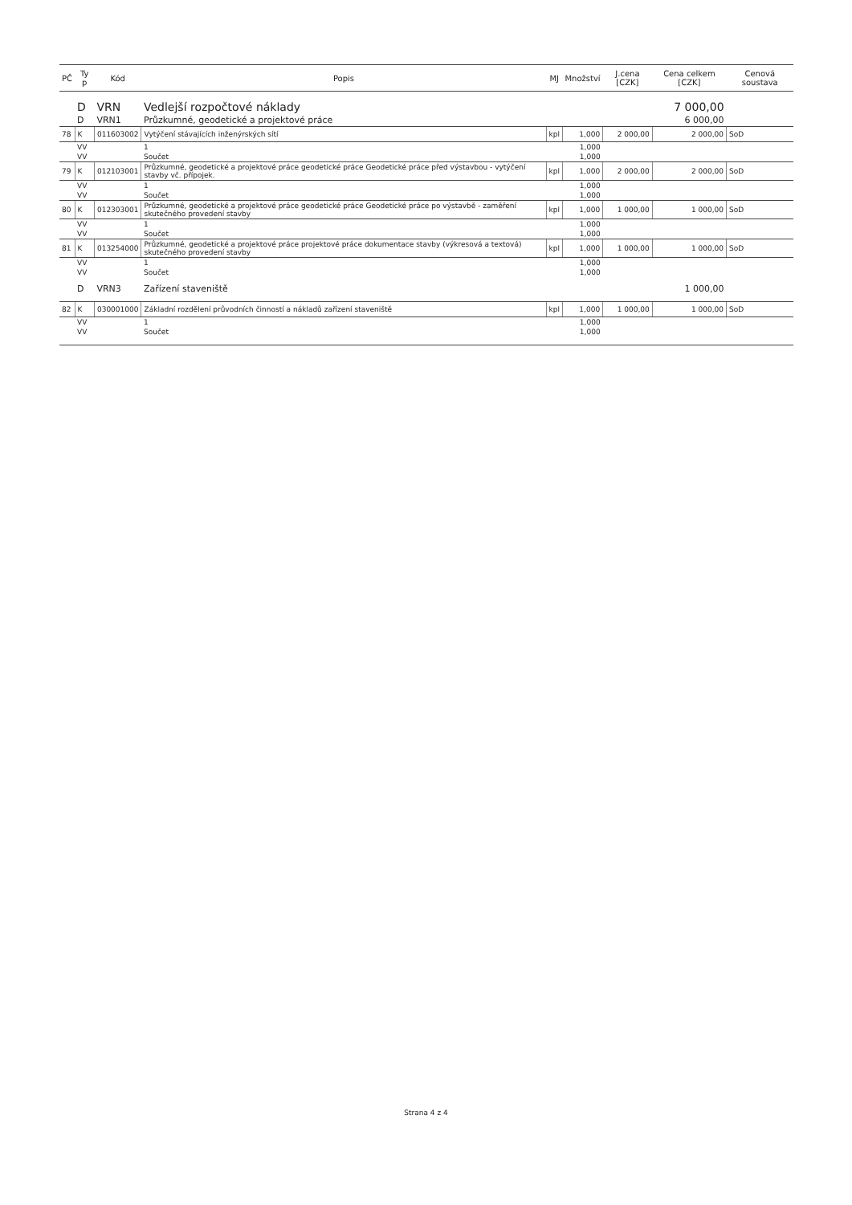| PČ | Ty p | Kód | Popis | MJ | Množství | J.cena [CZK] | Cena celkem [CZK] | Cenová soustava |
| --- | --- | --- | --- | --- | --- | --- | --- | --- |
| | D | VRN | Vedlejší rozpočtové náklady | | | | 7 000,00 | |
| | D | VRN1 | Průzkumné, geodetické a projektové práce | | | | 6 000,00 | |
| 78 | K | 011603002 | Vytýčení stávajících inženýrských sítí | kpl | 1,000 | 2 000,00 | 2 000,00 | SoD |
| | VV | | 1 | | 1,000 | | | |
| | VV | | Součet | | 1,000 | | | |
| 79 | K | 012103001 | Průzkumné, geodetické a projektové práce geodetické práce Geodetické práce před výstavbou - vytýčení stavby vč. přípojek. | kpl | 1,000 | 2 000,00 | 2 000,00 | SoD |
| | VV | | 1 | | 1,000 | | | |
| | VV | | Součet | | 1,000 | | | |
| 80 | K | 012303001 | Průzkumné, geodetické a projektové práce geodetické práce Geodetické práce po výstavbě - zaměření skutečného provedení stavby | kpl | 1,000 | 1 000,00 | 1 000,00 | SoD |
| | VV | | 1 | | 1,000 | | | |
| | VV | | Součet | | 1,000 | | | |
| 81 | K | 013254000 | Průzkumné, geodetické a projektové práce projektové práce dokumentace stavby (výkresová a textová) skutečného provedení stavby | kpl | 1,000 | 1 000,00 | 1 000,00 | SoD |
| | VV | | 1 | | 1,000 | | | |
| | VV | | Součet | | 1,000 | | | |
| | D | VRN3 | Zařízení staveniště | | | | 1 000,00 | |
| 82 | K | 030001000 | Základní rozdělení průvodních činností a nákladů zařízení staveniště | kpl | 1,000 | 1 000,00 | 1 000,00 | SoD |
| | VV | | 1 | | 1,000 | | | |
| | VV | | Součet | | 1,000 | | | |
Strana 4 z 4